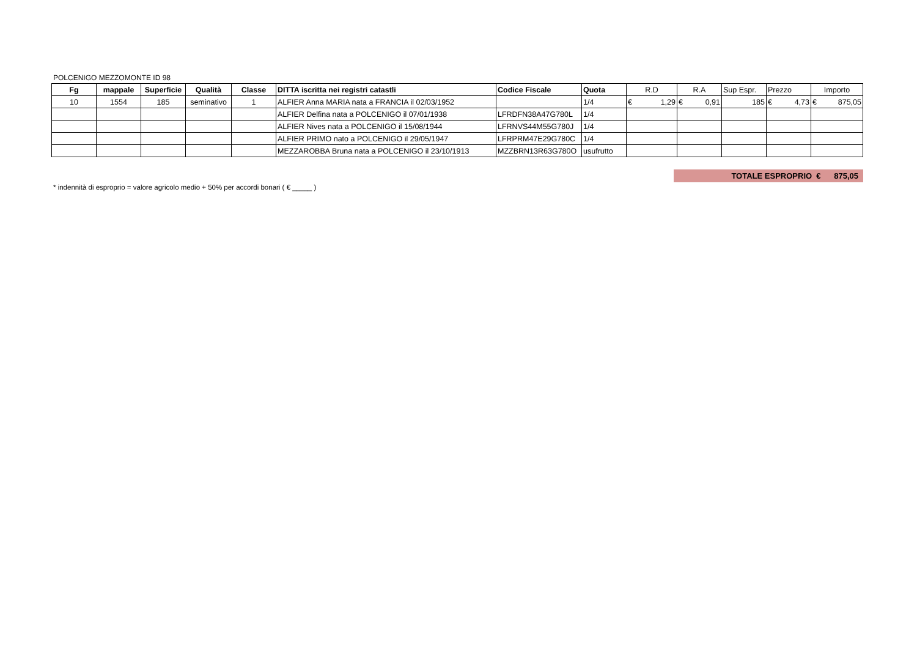POLCENIGO MEZZOMONTE ID 98
| Fg | mappale | Superficie | Qualità | Classe | DITTA iscritta nei registri catastli | Codice Fiscale | Quota | R.D | R.A | Sup Espr. | Prezzo | Importo |
| 10 | 1554 | 185 | seminativo | 1 | ALFIER Anna MARIA nata a FRANCIA il 02/03/1952 | | 1/4 | € 1,29 | € 0,91 | 185 | € 4,73 | € 875,05 |
| | | | | | ALFIER Delfina nata a POLCENIGO il 07/01/1938 | LFRDFN38A47G780L | 1/4 | | | | | |
| | | | | | ALFIER Nives nata a POLCENIGO il 15/08/1944 | LFRNVS44M55G780J | 1/4 | | | | | |
| | | | | | ALFIER PRIMO nato a POLCENIGO il 29/05/1947 | LFRPRM47E29G780C | 1/4 | | | | | |
| | | | | | MEZZAROBBA Bruna nata a POLCENIGO il 23/10/1913 | MZZBRN13R63G780O | usufrutto | | | | | |
TOTALE ESPROPRIO € 875,05
* indennità di esproprio = valore agricolo medio + 50% per accordi bonari ( € _____ )